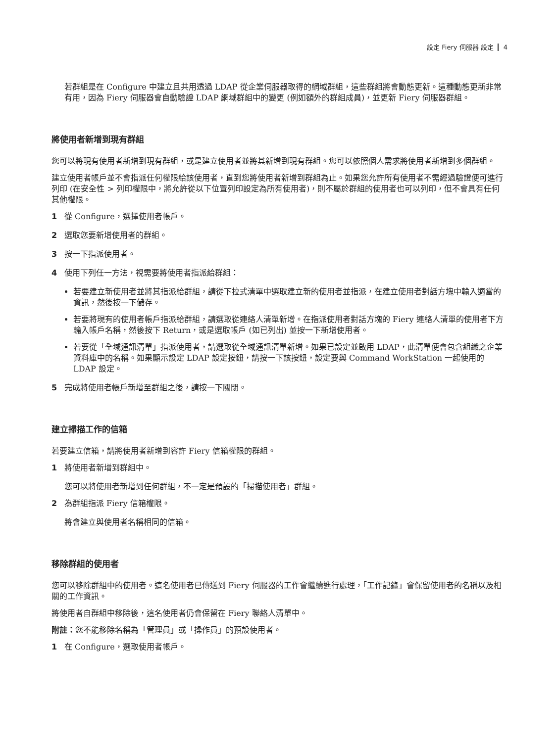設定 Fiery 伺服器 設定 4
若群組是在 Configure 中建立且共用透過 LDAP 從企業伺服器取得的網域群組，這些群組將會動態更新。這種動態更新非常有用，因為 Fiery 伺服器會自動驗證 LDAP 網域群組中的變更 (例如額外的群組成員)，並更新 Fiery 伺服器群組。
將使用者新增到現有群組
您可以將現有使用者新增到現有群組，或是建立使用者並將其新增到現有群組。您可以依照個人需求將使用者新增到多個群組。
建立使用者帳戶並不會指派任何權限給該使用者，直到您將使用者新增到群組為止。如果您允許所有使用者不需經過驗證便可進行列印 (在安全性 > 列印權限中，將允許從以下位置列印設定為所有使用者)，則不屬於群組的使用者也可以列印，但不會具有任何其他權限。
1 從 Configure，選擇使用者帳戶。
2 選取您要新增使用者的群組。
3 按一下指派使用者。
4 使用下列任一方法，視需要將使用者指派給群組：
若要建立新使用者並將其指派給群組，請從下拉式清單中選取建立新的使用者並指派，在建立使用者對話方塊中輸入適當的資訊，然後按一下儲存。
若要將現有的使用者帳戶指派給群組，請選取從連絡人清單新增。在指派使用者對話方塊的 Fiery 連絡人清單的使用者下方輸入帳戶名稱，然後按下 Return，或是選取帳戶 (如已列出) 並按一下新增使用者。
若要從「全域通訊清單」指派使用者，請選取從全域通訊清單新增。如果已設定並啟用 LDAP，此清單便會包含組織之企業資料庫中的名稱。如果顯示設定 LDAP 設定按鈕，請按一下該按鈕，設定要與 Command WorkStation 一起使用的 LDAP 設定。
5 完成將使用者帳戶新增至群組之後，請按一下關閉。
建立掃描工作的信箱
若要建立信箱，請將使用者新增到容許 Fiery 信箱權限的群組。
1 將使用者新增到群組中。
您可以將使用者新增到任何群組，不一定是預設的「掃描使用者」群組。
2 為群組指派 Fiery 信箱權限。
將會建立與使用者名稱相同的信箱。
移除群組的使用者
您可以移除群組中的使用者。這名使用者已傳送到 Fiery 伺服器的工作會繼續進行處理，「工作記錄」會保留使用者的名稱以及相關的工作資訊。
將使用者自群組中移除後，這名使用者仍會保留在 Fiery 聯絡人清單中。
附註：您不能移除名稱為「管理員」或「操作員」的預設使用者。
1 在 Configure，選取使用者帳戶。